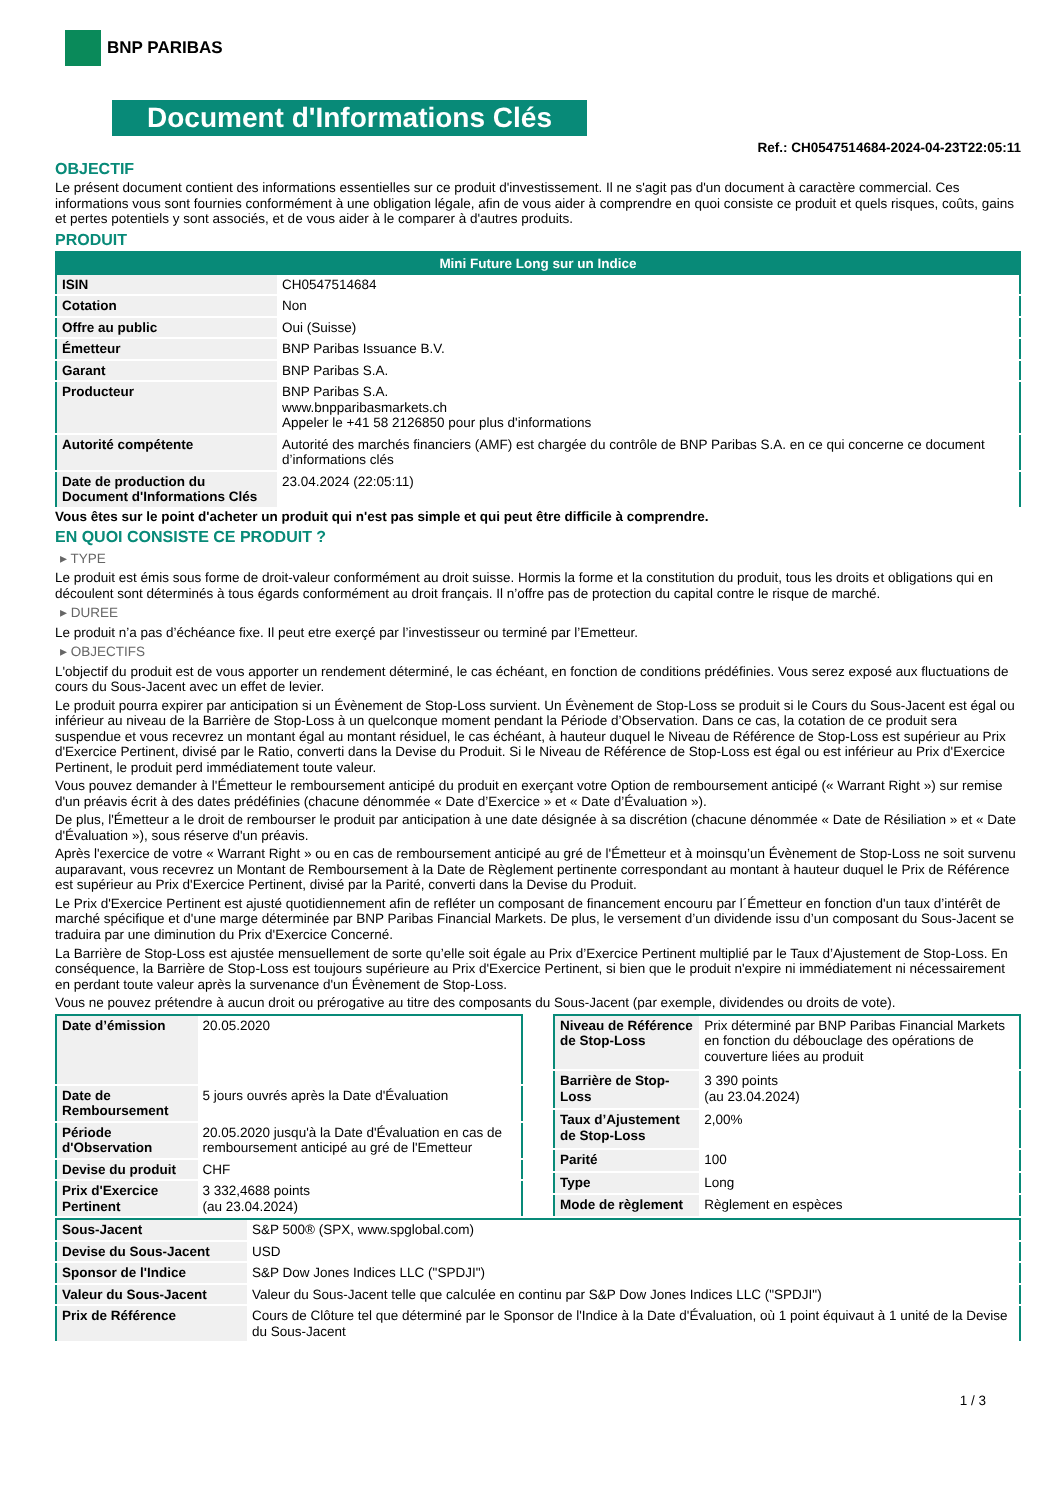BNP PARIBAS
Document d'Informations Clés
Ref.: CH0547514684-2024-04-23T22:05:11
OBJECTIF
Le présent document contient des informations essentielles sur ce produit d'investissement. Il ne s'agit pas d'un document à caractère commercial. Ces informations vous sont fournies conformément à une obligation légale, afin de vous aider à comprendre en quoi consiste ce produit et quels risques, coûts, gains et pertes potentiels y sont associés, et de vous aider à le comparer à d'autres produits.
PRODUIT
| Mini Future Long sur un Indice | |
| --- | --- |
| ISIN | CH0547514684 |
| Cotation | Non |
| Offre au public | Oui (Suisse) |
| Émetteur | BNP Paribas Issuance B.V. |
| Garant | BNP Paribas S.A. |
| Producteur | BNP Paribas S.A. www.bnpparibasmarkets.ch Appeler le +41 58 2126850 pour plus d'informations |
| Autorité compétente | Autorité des marchés financiers (AMF) est chargée du contrôle de BNP Paribas S.A. en ce qui concerne ce document d’informations clés |
| Date de production du Document d'Informations Clés | 23.04.2024 (22:05:11) |
Vous êtes sur le point d'acheter un produit qui n'est pas simple et qui peut être difficile à comprendre.
EN QUOI CONSISTE CE PRODUIT ?
▸ TYPE
Le produit est émis sous forme de droit-valeur conformément au droit suisse. Hormis la forme et la constitution du produit, tous les droits et obligations qui en découlent sont déterminés à tous égards conformément au droit français. Il n’offre pas de protection du capital contre le risque de marché.
▸ DUREE
Le produit n’a pas d’échéance fixe. Il peut etre exerçé par l’investisseur ou terminé par l’Emetteur.
▸ OBJECTIFS
L'objectif du produit est de vous apporter un rendement déterminé, le cas échéant, en fonction de conditions prédéfinies. Vous serez exposé aux fluctuations de cours du Sous-Jacent avec un effet de levier.
Le produit pourra expirer par anticipation si un Évènement de Stop-Loss survient. Un Évènement de Stop-Loss se produit si le Cours du Sous-Jacent est égal ou inférieur au niveau de la Barrière de Stop-Loss à un quelconque moment pendant la Période d’Observation. Dans ce cas, la cotation de ce produit sera suspendue et vous recevrez un montant égal au montant résiduel, le cas échéant, à hauteur duquel le Niveau de Référence de Stop-Loss est supérieur au Prix d'Exercice Pertinent, divisé par le Ratio, converti dans la Devise du Produit. Si le Niveau de Référence de Stop-Loss est égal ou est inférieur au Prix d'Exercice Pertinent, le produit perd immédiatement toute valeur.
Vous pouvez demander à l'Émetteur le remboursement anticipé du produit en exerçant votre Option de remboursement anticipé (« Warrant Right ») sur remise d'un préavis écrit à des dates prédéfinies (chacune dénommée « Date d’Exercice » et « Date d’Évaluation »).
De plus, l'Émetteur a le droit de rembourser le produit par anticipation à une date désignée à sa discrétion (chacune dénommée « Date de Résiliation » et « Date d'Évaluation »), sous réserve d'un préavis.
Après l'exercice de votre « Warrant Right » ou en cas de remboursement anticipé au gré de l'Émetteur et à moinsqu’un Évènement de Stop-Loss ne soit survenu auparavant, vous recevrez un Montant de Remboursement à la Date de Règlement pertinente correspondant au montant à hauteur duquel le Prix de Référence est supérieur au Prix d'Exercice Pertinent, divisé par la Parité, converti dans la Devise du Produit.
Le Prix d'Exercice Pertinent est ajusté quotidiennement afin de refléter un composant de financement encouru par l´Émetteur en fonction d'un taux d’intérêt de marché spécifique et d'une marge déterminée par BNP Paribas Financial Markets. De plus, le versement d’un dividende issu d’un composant du Sous-Jacent se traduira par une diminution du Prix d'Exercice Concerné.
La Barrière de Stop-Loss est ajustée mensuellement de sorte qu’elle soit égale au Prix d’Exercice Pertinent multiplié par le Taux d’Ajustement de Stop-Loss. En conséquence, la Barrière de Stop-Loss est toujours supérieure au Prix d'Exercice Pertinent, si bien que le produit n'expire ni immédiatement ni nécessairement en perdant toute valeur après la survenance d'un Évènement de Stop-Loss.
Vous ne pouvez prétendre à aucun droit ou prérogative au titre des composants du Sous-Jacent (par exemple, dividendes ou droits de vote).
| Date d’émission | 20.05.2020 |
| Date de Remboursement | 5 jours ouvrés après la Date d'Évaluation |
| Période d'Observation | 20.05.2020 jusqu'à la Date d'Évaluation en cas de remboursement anticipé au gré de l'Emetteur |
| Devise du produit | CHF |
| Prix d'Exercice Pertinent | 3 332,4688 points (au 23.04.2024) |
| Niveau de Référence de Stop-Loss | Prix déterminé par BNP Paribas Financial Markets en fonction du débouclage des opérations de couverture liées au produit |
| Barrière de Stop-Loss | 3 390 points (au 23.04.2024) |
| Taux d’Ajustement de Stop-Loss | 2,00% |
| Parité | 100 |
| Type | Long |
| Mode de règlement | Règlement en espèces |
| Sous-Jacent | S&P 500® (SPX, www.spglobal.com) |
| Devise du Sous-Jacent | USD |
| Sponsor de l'Indice | S&P Dow Jones Indices LLC ("SPDJI") |
| Valeur du Sous-Jacent | Valeur du Sous-Jacent telle que calculée en continu par S&P Dow Jones Indices LLC ("SPDJI") |
| Prix de Référence | Cours de Clôture tel que déterminé par le Sponsor de l'Indice à la Date d'Évaluation, où 1 point équivaut à 1 unité de la Devise du Sous-Jacent |
1 / 3